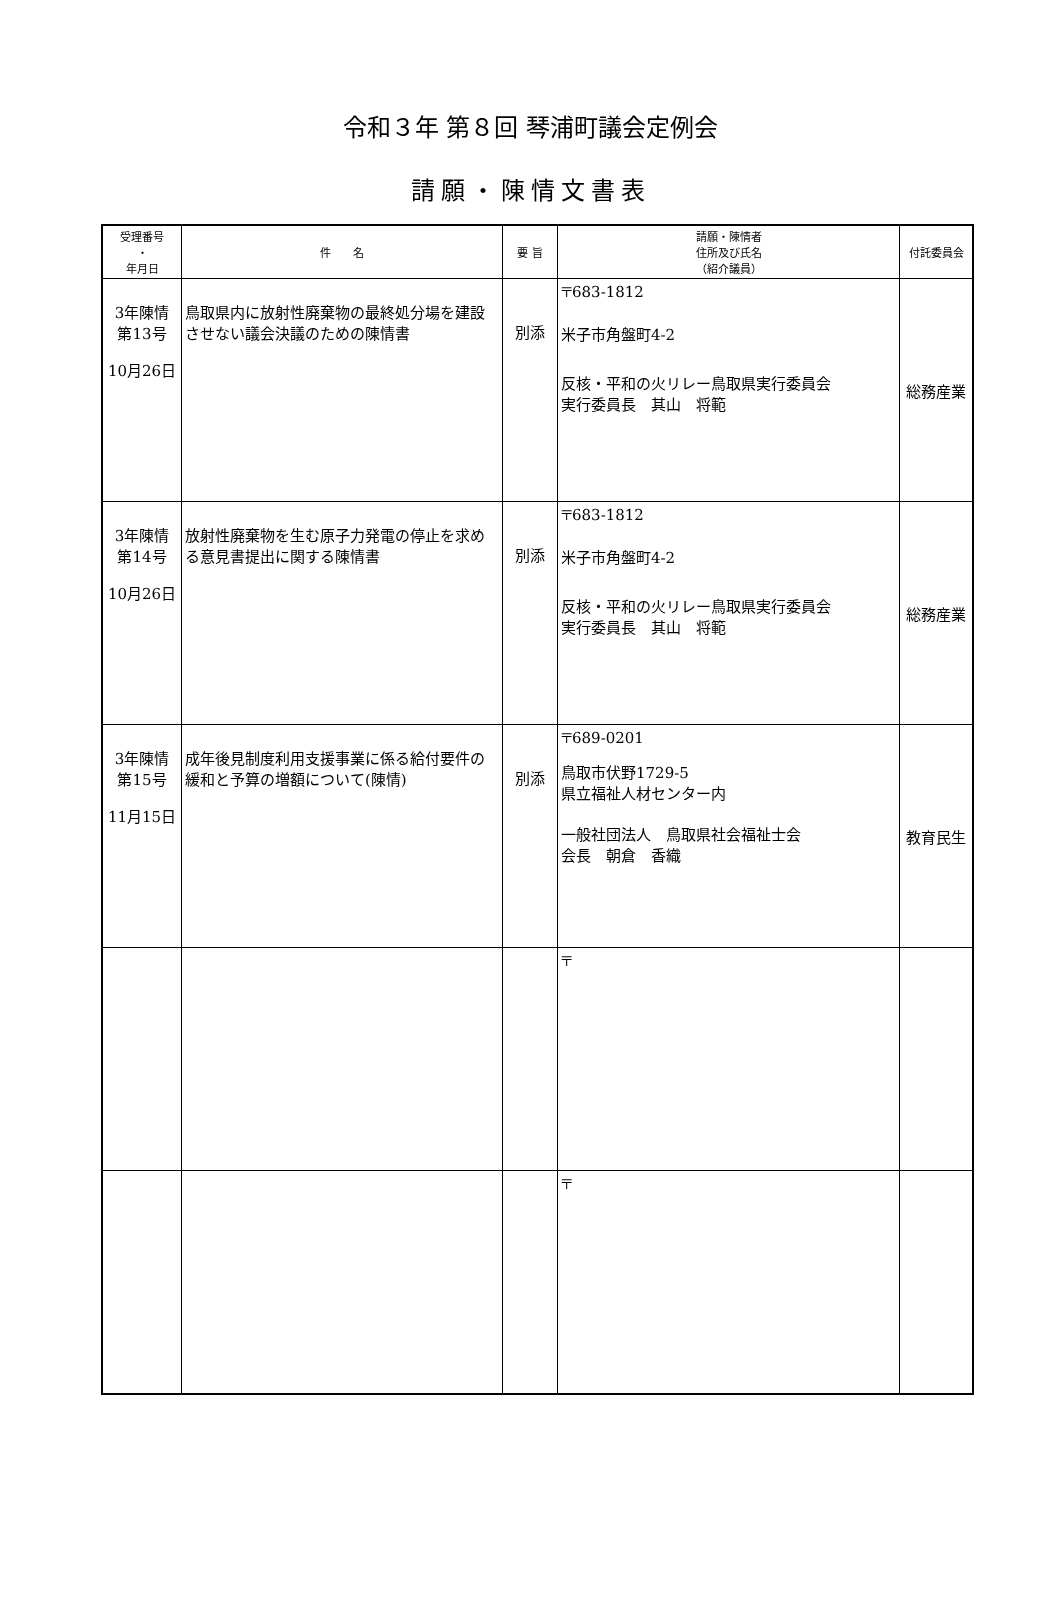令和３年 第８回 琴浦町議会定例会
請願・陳情文書表
| 受理番号 ・ 年月日 | 件 名 | 要 旨 | 請願・陳情者 住所及び氏名 （紹介議員） | 付託委員会 |
| --- | --- | --- | --- | --- |
| 3年陳情 第13号 10月26日 | 鳥取県内に放射性廃棄物の最終処分場を建設させない議会決議のための陳情書 | 別添 | 〒683-1812 米子市角盤町4-2 反核・平和の火リレー鳥取県実行委員会 実行委員長 其山 将範 | 総務産業 |
| 3年陳情 第14号 10月26日 | 放射性廃棄物を生む原子力発電の停止を求める意見書提出に関する陳情書 | 別添 | 〒683-1812 米子市角盤町4-2 反核・平和の火リレー鳥取県実行委員会 実行委員長 其山 将範 | 総務産業 |
| 3年陳情 第15号 11月15日 | 成年後見制度利用支援事業に係る給付要件の緩和と予算の増額について(陳情) | 別添 | 〒689-0201 鳥取市伏野1729-5 県立福祉人材センター内 一般社団法人 鳥取県社会福祉士会 会長 朝倉 香織 | 教育民生 |
| | | | 〒 | |
| | | | 〒 | |